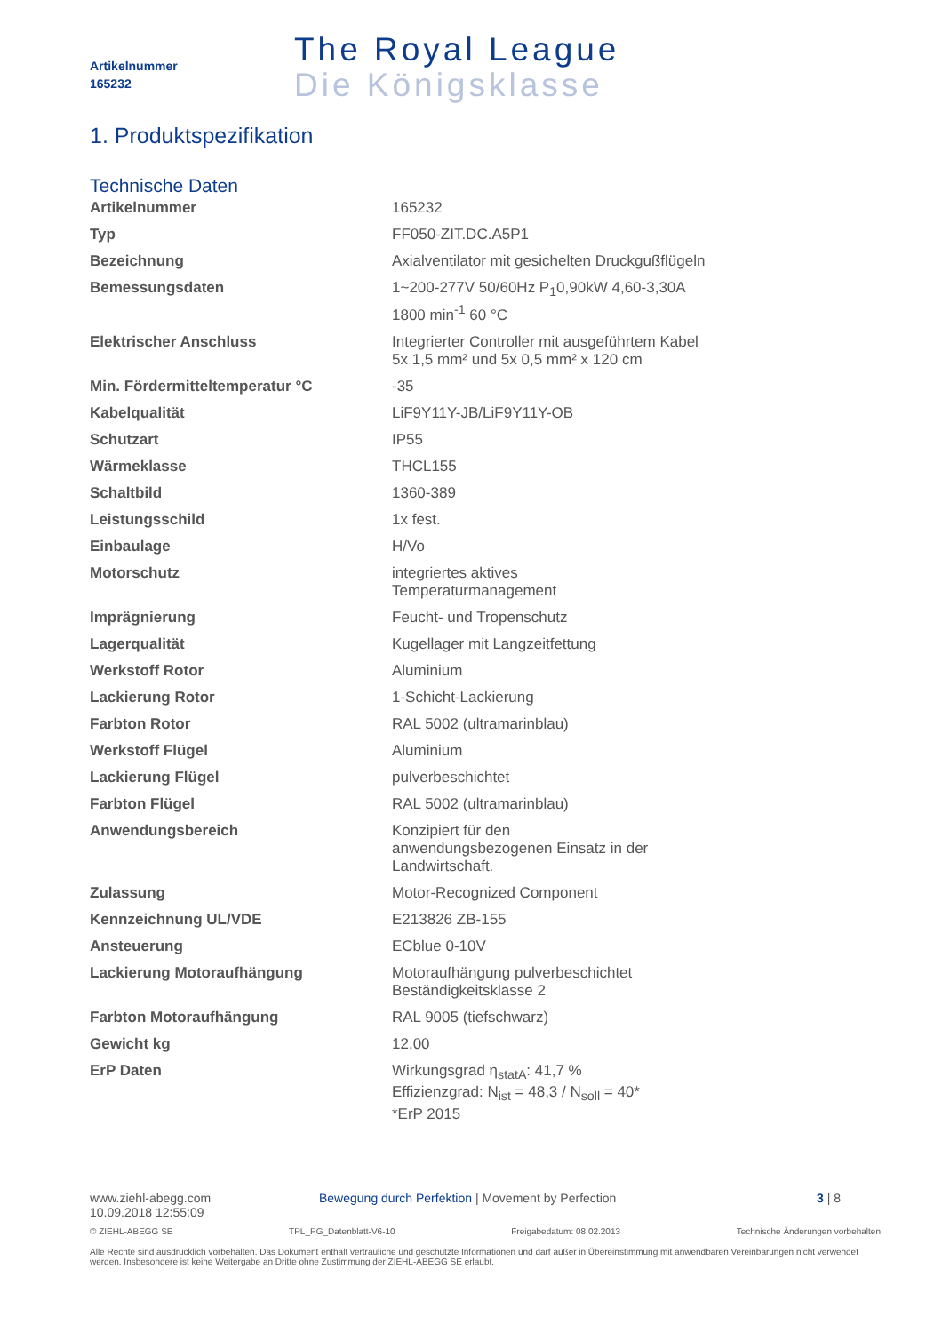Artikelnummer
165232
The Royal League
Die Königsklasse
1. Produktspezifikation
Technische Daten
| Artikelnummer | 165232 |
| Typ | FF050-ZIT.DC.A5P1 |
| Bezeichnung | Axialventilator mit gesichelten Druckgußflügeln |
| Bemessungsdaten | 1~200-277V 50/60Hz P<sub>1</sub>0,90kW 4,60-3,30A 1800 min<sup>-1</sup> 60 °C |
| Elektrischer Anschluss | Integrierter Controller mit ausgeführtem Kabel 5x 1,5 mm² und 5x 0,5 mm² x 120 cm |
| Min. Fördermitteltemperatur °C | -35 |
| Kabelqualität | LiF9Y11Y-JB/LiF9Y11Y-OB |
| Schutzart | IP55 |
| Wärmeklasse | THCL155 |
| Schaltbild | 1360-389 |
| Leistungsschild | 1x fest. |
| Einbaulage | H/Vo |
| Motorschutz | integriertes aktives Temperaturmanagement |
| Imprägnierung | Feucht- und Tropenschutz |
| Lagerqualität | Kugellager mit Langzeitfettung |
| Werkstoff Rotor | Aluminium |
| Lackierung Rotor | 1-Schicht-Lackierung |
| Farbton Rotor | RAL 5002 (ultramarinblau) |
| Werkstoff Flügel | Aluminium |
| Lackierung Flügel | pulverbeschichtet |
| Farbton Flügel | RAL 5002 (ultramarinblau) |
| Anwendungsbereich | Konzipiert für den anwendungsbezogenen Einsatz in der Landwirtschaft. |
| Zulassung | Motor-Recognized Component |
| Kennzeichnung UL/VDE | E213826 ZB-155 |
| Ansteuerung | ECblue 0-10V |
| Lackierung Motoraufhängung | Motoraufhängung pulverbeschichtet Beständigkeitsklasse 2 |
| Farbton Motoraufhängung | RAL 9005 (tiefschwarz) |
| Gewicht kg | 12,00 |
| ErP Daten | Wirkungsgrad η<sub>statA</sub>: 41,7 % Effizienzgrad: N<sub>ist</sub> = 48,3 / N<sub>soll</sub> = 40* *ErP 2015 |
www.ziehl-abegg.com
10.09.2018 12:55:09
Bewegung durch Perfektion | Movement by Perfection 3 | 8
© ZIEHL-ABEGG SE TPL_PG_Datenblatt-V6-10 Freigabedatum: 08.02.2013 Technische Änderungen vorbehalten
Alle Rechte sind ausdrücklich vorbehalten. Das Dokument enthält vertrauliche und geschützte Informationen und darf außer in Übereinstimmung mit anwendbaren Vereinbarungen nicht verwendet werden. Insbesondere ist keine Weitergabe an Dritte ohne Zustimmung der ZIEHL-ABEGG SE erlaubt.